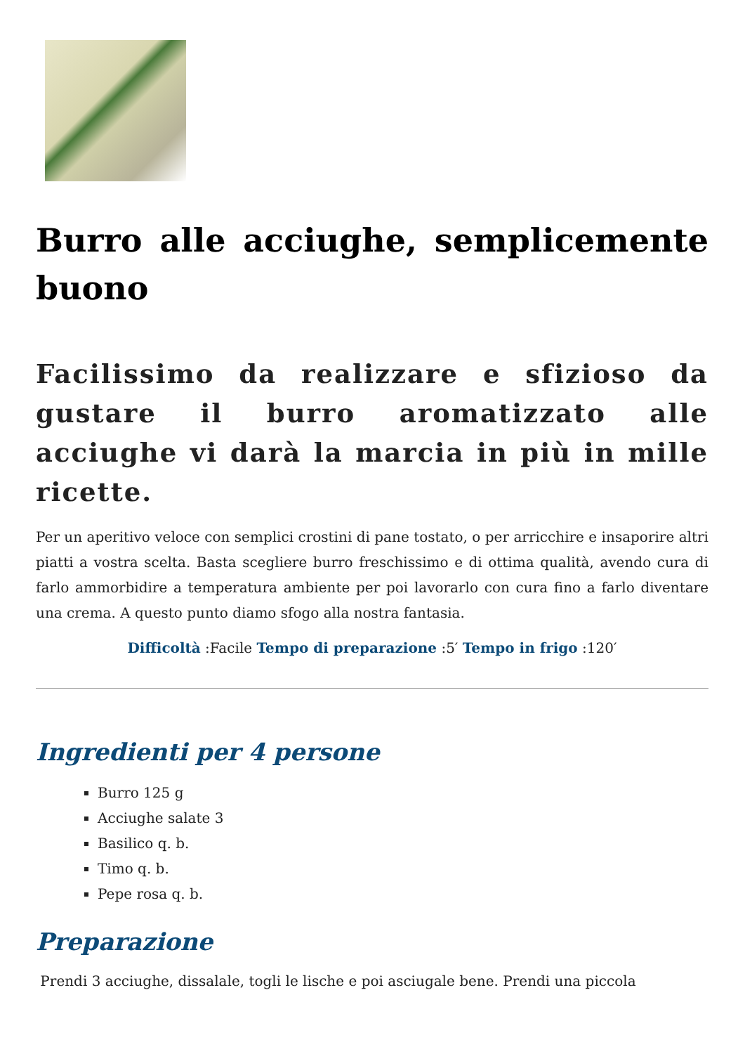Burro alle acciughe, semplicemente buono
Facilissimo da realizzare e sfizioso da gustare il burro aromatizzato alle acciughe vi darà la marcia in più in mille ricette.
Per un aperitivo veloce con semplici crostini di pane tostato, o per arricchire e insaporire altri piatti a vostra scelta. Basta scegliere burro freschissimo e di ottima qualità, avendo cura di farlo ammorbidire a temperatura ambiente per poi lavorarlo con cura fino a farlo diventare una crema. A questo punto diamo sfogo alla nostra fantasia.
Difficoltà :Facile Tempo di preparazione :5′ Tempo in frigo :120′
Ingredienti per 4 persone
Burro 125 g
Acciughe salate 3
Basilico q. b.
Timo q. b.
Pepe rosa q. b.
Preparazione
Prendi 3 acciughe, dissalale, togli le lische e poi asciugale bene. Prendi una piccola